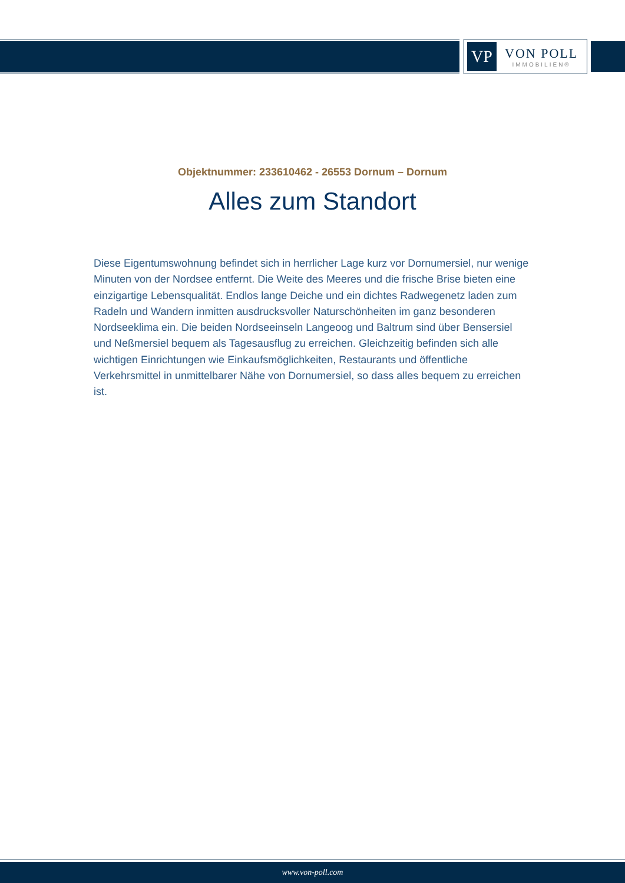VP
VON POLL
IMMOBILIEN®
Objektnummer: 233610462 - 26553 Dornum – Dornum
Alles zum Standort
Diese Eigentumswohnung befindet sich in herrlicher Lage kurz vor Dornumersiel, nur wenige Minuten von der Nordsee entfernt. Die Weite des Meeres und die frische Brise bieten eine einzigartige Lebensqualität. Endlos lange Deiche und ein dichtes Radwegenetz laden zum Radeln und Wandern inmitten ausdrucksvoller Naturschönheiten im ganz besonderen Nordseeklima ein. Die beiden Nordseeinseln Langeoog und Baltrum sind über Bensersiel und Neßmersiel bequem als Tagesausflug zu erreichen. Gleichzeitig befinden sich alle wichtigen Einrichtungen wie Einkaufsmöglichkeiten, Restaurants und öffentliche Verkehrsmittel in unmittelbarer Nähe von Dornumersiel, so dass alles bequem zu erreichen ist.
www.von-poll.com